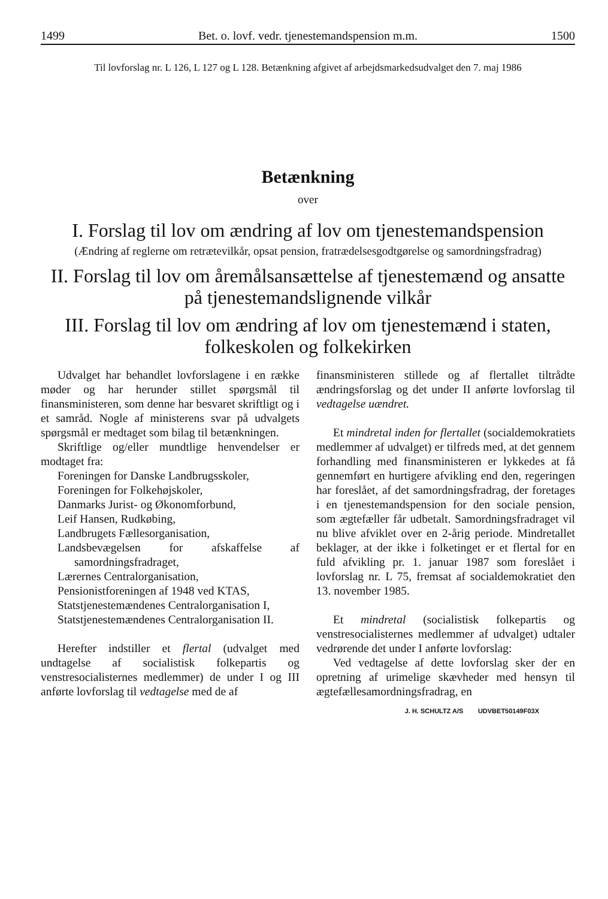1499 Bet. o. lovf. vedr. tjenestemandspension m.m. 1500
Til lovforslag nr. L 126, L 127 og L 128. Betænkning afgivet af arbejdsmarkedsudvalget den 7. maj 1986
Betænkning
over
I. Forslag til lov om ændring af lov om tjenestemandspension
(Ændring af reglerne om retrætevilkår, opsat pension, fratrædelsesgodtgørelse og samordningsfradrag)
II. Forslag til lov om åremålsansættelse af tjenestemænd og ansatte på tjenestemandslignende vilkår
III. Forslag til lov om ændring af lov om tjenestemænd i staten, folkeskolen og folkekirken
Udvalget har behandlet lovforslagene i en række møder og har herunder stillet spørgsmål til finansministeren, som denne har besvaret skriftligt og i et samråd. Nogle af ministerens svar på udvalgets spørgsmål er medtaget som bilag til betænkningen.
Skriftlige og/eller mundtlige henvendelser er modtaget fra:
Foreningen for Danske Landbrugsskoler,
Foreningen for Folkehøjskoler,
Danmarks Jurist- og Økonomforbund,
Leif Hansen, Rudkøbing,
Landbrugets Fællesorganisation,
Landsbevægelsen for afskaffelse af samordningsfradraget,
Lærernes Centralorganisation,
Pensionistforeningen af 1948 ved KTAS,
Statstjenestemændenes Centralorganisation I,
Statstjenestemændenes Centralorganisation II.
Herefter indstiller et flertal (udvalget med undtagelse af socialistisk folkepartis og venstresocialisternes medlemmer) de under I og III anførte lovforslag til vedtagelse med de af
finansministeren stillede og af flertallet tiltrådte ændringsforslag og det under II anførte lovforslag til vedtagelse uændret.
Et mindretal inden for flertallet (socialdemokratiets medlemmer af udvalget) er tilfreds med, at det gennem forhandling med finansministeren er lykkedes at få gennemført en hurtigere afvikling end den, regeringen har foreslået, af det samordningsfradrag, der foretages i en tjenestemandspension for den sociale pension, som ægtefæller får udbetalt. Samordningsfradraget vil nu blive afviklet over en 2-årig periode. Mindretallet beklager, at der ikke i folketinget er et flertal for en fuld afvikling pr. 1. januar 1987 som foreslået i lovforslag nr. L 75, fremsat af socialdemokratiet den 13. november 1985.
Et mindretal (socialistisk folkepartis og venstresocialisternes medlemmer af udvalget) udtaler vedrørende det under I anførte lovforslag:
Ved vedtagelse af dette lovforslag sker der en opretning af urimelige skævheder med hensyn til ægtefællesamordningsfradrag, en
J. H. SCHULTZ A/S UDVBET50149F03X